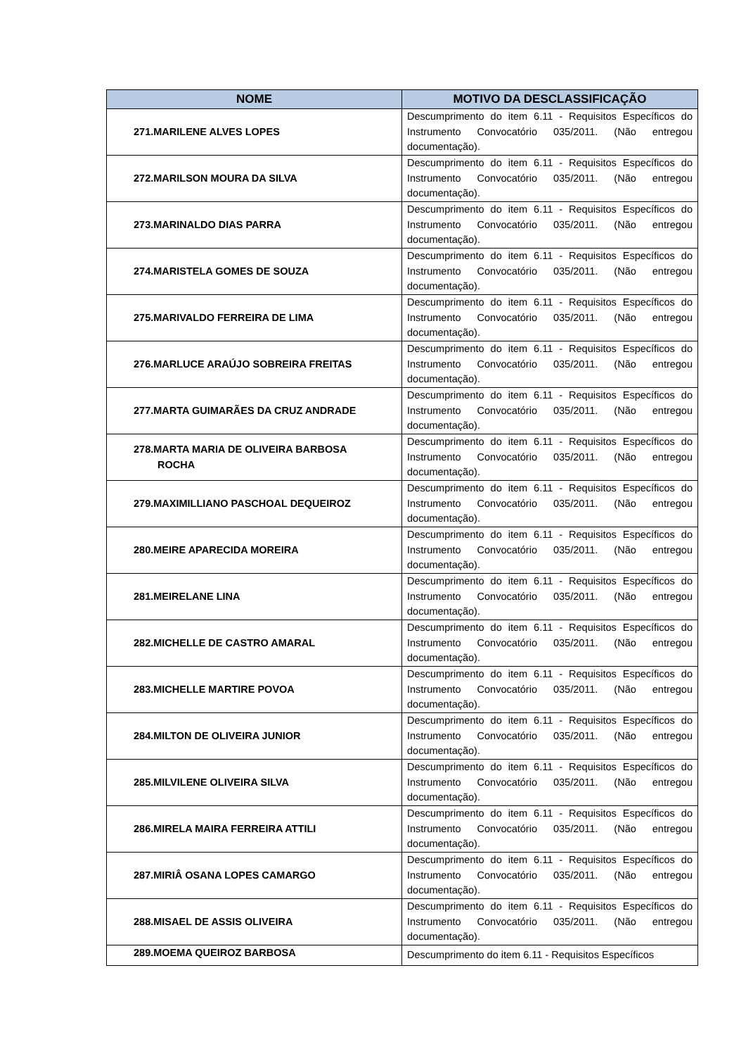| NOME | MOTIVO DA DESCLASSIFICAÇÃO |
| --- | --- |
| 271.MARILENE ALVES LOPES | Descumprimento do item 6.11 - Requisitos Específicos do Instrumento Convocatório 035/2011. (Não entregou documentação). |
| 272.MARILSON MOURA DA SILVA | Descumprimento do item 6.11 - Requisitos Específicos do Instrumento Convocatório 035/2011. (Não entregou documentação). |
| 273.MARINALDO DIAS PARRA | Descumprimento do item 6.11 - Requisitos Específicos do Instrumento Convocatório 035/2011. (Não entregou documentação). |
| 274.MARISTELA GOMES DE SOUZA | Descumprimento do item 6.11 - Requisitos Específicos do Instrumento Convocatório 035/2011. (Não entregou documentação). |
| 275.MARIVALDO FERREIRA DE LIMA | Descumprimento do item 6.11 - Requisitos Específicos do Instrumento Convocatório 035/2011. (Não entregou documentação). |
| 276.MARLUCE ARAÚJO SOBREIRA FREITAS | Descumprimento do item 6.11 - Requisitos Específicos do Instrumento Convocatório 035/2011. (Não entregou documentação). |
| 277.MARTA GUIMARÃES DA CRUZ ANDRADE | Descumprimento do item 6.11 - Requisitos Específicos do Instrumento Convocatório 035/2011. (Não entregou documentação). |
| 278.MARTA MARIA DE OLIVEIRA BARBOSA ROCHA | Descumprimento do item 6.11 - Requisitos Específicos do Instrumento Convocatório 035/2011. (Não entregou documentação). |
| 279.MAXIMILLIANO PASCHOAL DEQUEIROZ | Descumprimento do item 6.11 - Requisitos Específicos do Instrumento Convocatório 035/2011. (Não entregou documentação). |
| 280.MEIRE APARECIDA MOREIRA | Descumprimento do item 6.11 - Requisitos Específicos do Instrumento Convocatório 035/2011. (Não entregou documentação). |
| 281.MEIRELANE LINA | Descumprimento do item 6.11 - Requisitos Específicos do Instrumento Convocatório 035/2011. (Não entregou documentação). |
| 282.MICHELLE DE CASTRO AMARAL | Descumprimento do item 6.11 - Requisitos Específicos do Instrumento Convocatório 035/2011. (Não entregou documentação). |
| 283.MICHELLE MARTIRE POVOA | Descumprimento do item 6.11 - Requisitos Específicos do Instrumento Convocatório 035/2011. (Não entregou documentação). |
| 284.MILTON DE OLIVEIRA JUNIOR | Descumprimento do item 6.11 - Requisitos Específicos do Instrumento Convocatório 035/2011. (Não entregou documentação). |
| 285.MILVILENE OLIVEIRA SILVA | Descumprimento do item 6.11 - Requisitos Específicos do Instrumento Convocatório 035/2011. (Não entregou documentação). |
| 286.MIRELA MAIRA FERREIRA ATTILI | Descumprimento do item 6.11 - Requisitos Específicos do Instrumento Convocatório 035/2011. (Não entregou documentação). |
| 287.MIRIÂ OSANA LOPES CAMARGO | Descumprimento do item 6.11 - Requisitos Específicos do Instrumento Convocatório 035/2011. (Não entregou documentação). |
| 288.MISAEL DE ASSIS OLIVEIRA | Descumprimento do item 6.11 - Requisitos Específicos do Instrumento Convocatório 035/2011. (Não entregou documentação). |
| 289.MOEMA QUEIROZ BARBOSA | Descumprimento do item 6.11 - Requisitos Específicos |